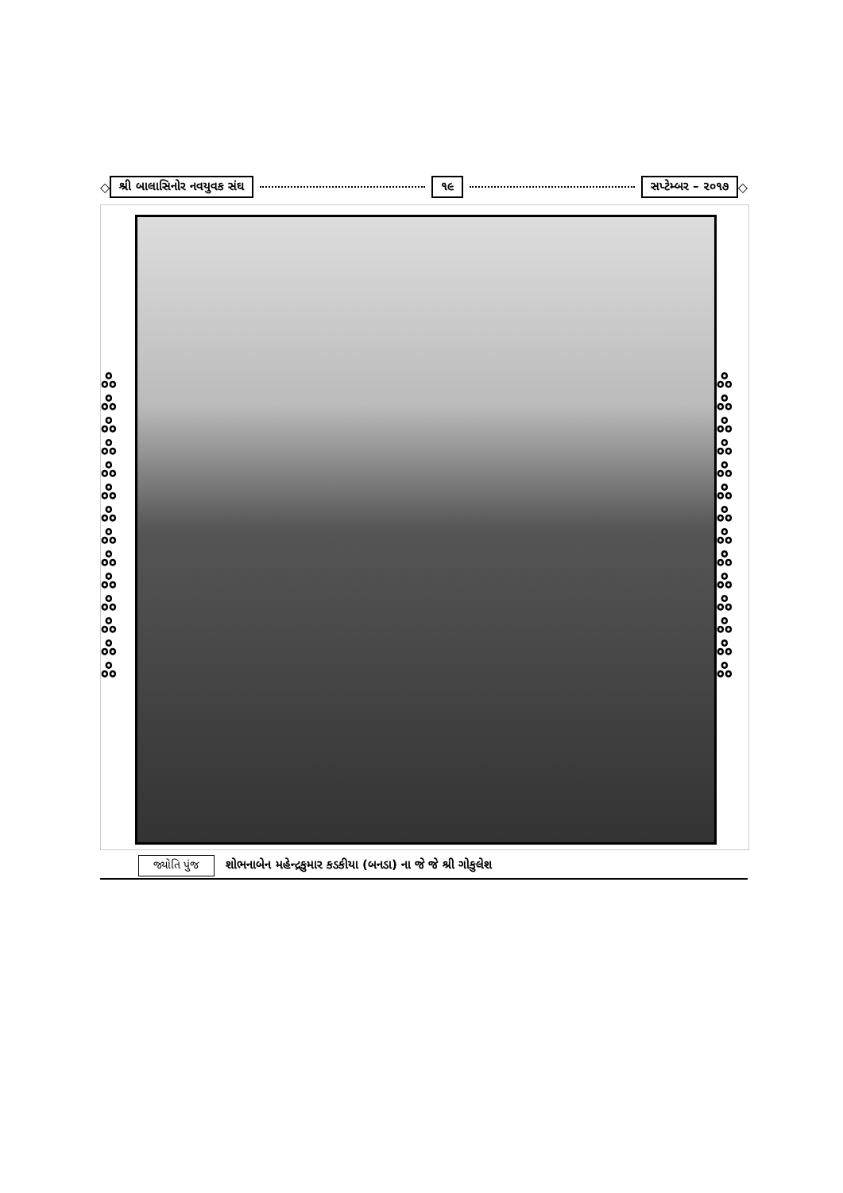◇ શ્રી બાલાસિનોર નવયુવક સંઘ ૧૯ સપ્ટેમ્બર – ૨૦૧૭ ◇
ஃ ஃ ஃ ஃ ஃ ஃ ஃ ஃ ஃ ஃ ஃ ஃ ஃ ஃ
ஃ ஃ ஃ ஃ ஃ ஃ ஃ ஃ ஃ ஃ ஃ ஃ ஃ ஃ
જ્યોતિ પુંજ શોભનાબેન મહેન્દ્રકુમાર કડકીયા (બનડા) ના જે જે શ્રી ગોકુલેશ